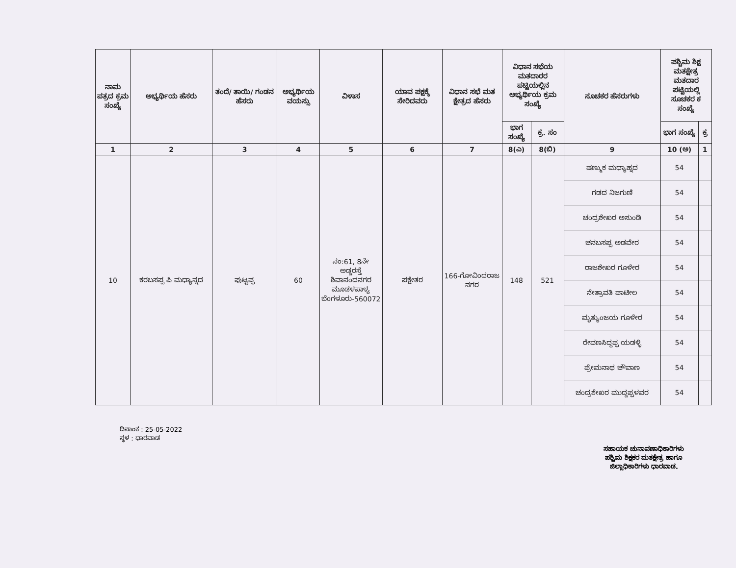| ನಾಮ ಪತ್ರದ ಕ್ರಮ ಸಂಖ್ಯೆ | ಅಭ್ಯರ್ಥಿಯ ಹೆಸರು | ತಂದೆ/ ತಾಯಿ/ ಗಂಡನ ಹೆಸರು | ಅಭ್ಯರ್ಥಿಯ ವಯಸ್ಸು | ವಿಳಾಸ | ಯಾವ ಪಕ್ಷಕ್ಕೆ ಸೇರಿದವರು | ವಿಧಾನ ಸಭೆ ಮತ ಕ್ಷೇತ್ರದ ಹೆಸರು | ವಿಧಾನ ಸಭೆಯ ಮತದಾರರ ಪಟ್ಟಿಯಲ್ಲಿನ ಅಭ್ಯರ್ಥಿಯ ಕ್ರಮ ಸಂಖ್ಯೆ | | ಸೂಚಕರ ಹೆಸರುಗಳು | ಪಶ್ಚಿಮ ಶಿಕ್ಷ ಮತಕ್ಷೇತ್ರ ಮತದಾರ ಪಟ್ಟಿಯಲ್ಲಿ ಸೂಚಕರ ಕ ಸಂಖ್ಯೆ | |
| --- | --- | --- | --- | --- | --- | --- | --- | --- | --- | --- | --- |
| | | | | | | | ಭಾಗ ಸಂಖ್ಯೆ | ಕ್ರ. ಸಂ | | ಭಾಗ ಸಂಖ್ಯೆ | ಕ್ರ |
| 1 | 2 | 3 | 4 | 5 | 6 | 7 | 8(ಎ) | 8(ಬಿ) | 9 | 10 (ಅ) | 1 |
| 10 | ಕರಬಸಪ್ಪ ಪಿ ಮಧ್ಯಾನ್ನದ | ಪುಟ್ಟಪ್ಪ | 60 | ನಂ:61, 8ನೇ ಅಡ್ಡರಸ್ತೆ ಶಿವಾನಂದನಗರ ಮೂಡಳಪಾಳ್ಯ ಬೆಂಗಳೂರು-560072 | ಪಕ್ಷೇತರ | 166-ಗೋವಿಂದರಾಜ ನಗರ | 148 | 521 | ಷಣ್ಮುಕ ಮಧ್ಯಾಹ್ನದ | 54 | |
| | | | | | | | | | ಗಡದ ನಿಜಗುಣಿ | 54 | |
| | | | | | | | | | ಚಂದ್ರಶೇಖರ ಅಸುಂಡಿ | 54 | |
| | | | | | | | | | ಚನಬಸಪ್ಪ ಅಡವೇರ | 54 | |
| | | | | | | | | | ರಾಜಶೇಖರ ಗೂಳೇರ | 54 | |
| | | | | | | | | | ನೇತ್ರಾವತಿ ಪಾಟೀಲ | 54 | |
| | | | | | | | | | ಮೃತ್ಯುಂಜಯ ಗೂಳೇರ | 54 | |
| | | | | | | | | | ರೇವಣಸಿದ್ದಪ್ಪ ಯಡಳ್ಳಿ | 54 | |
| | | | | | | | | | ಪ್ರೇಮನಾಥ ಚೌವಾಣ | 54 | |
| | | | | | | | | | ಚಂದ್ರಶೇಖರ ಮುದ್ದಪ್ಪಳವರ | 54 | |
ದಿನಾಂಕ : 25-05-2022
ಸ್ಥಳ : ಧಾರವಾಡ
ಸಹಾಯಕ ಚುನಾವಣಾಧಿಕಾರಿಗಳು
ಪಶ್ಚಿಮ ಶಿಕ್ಷಕರ ಮತಕ್ಷೇತ್ರ ಹಾಗೂ
ಜಿಲ್ಲಾಧಿಕಾರಿಗಳು ಧಾರವಾಡ.